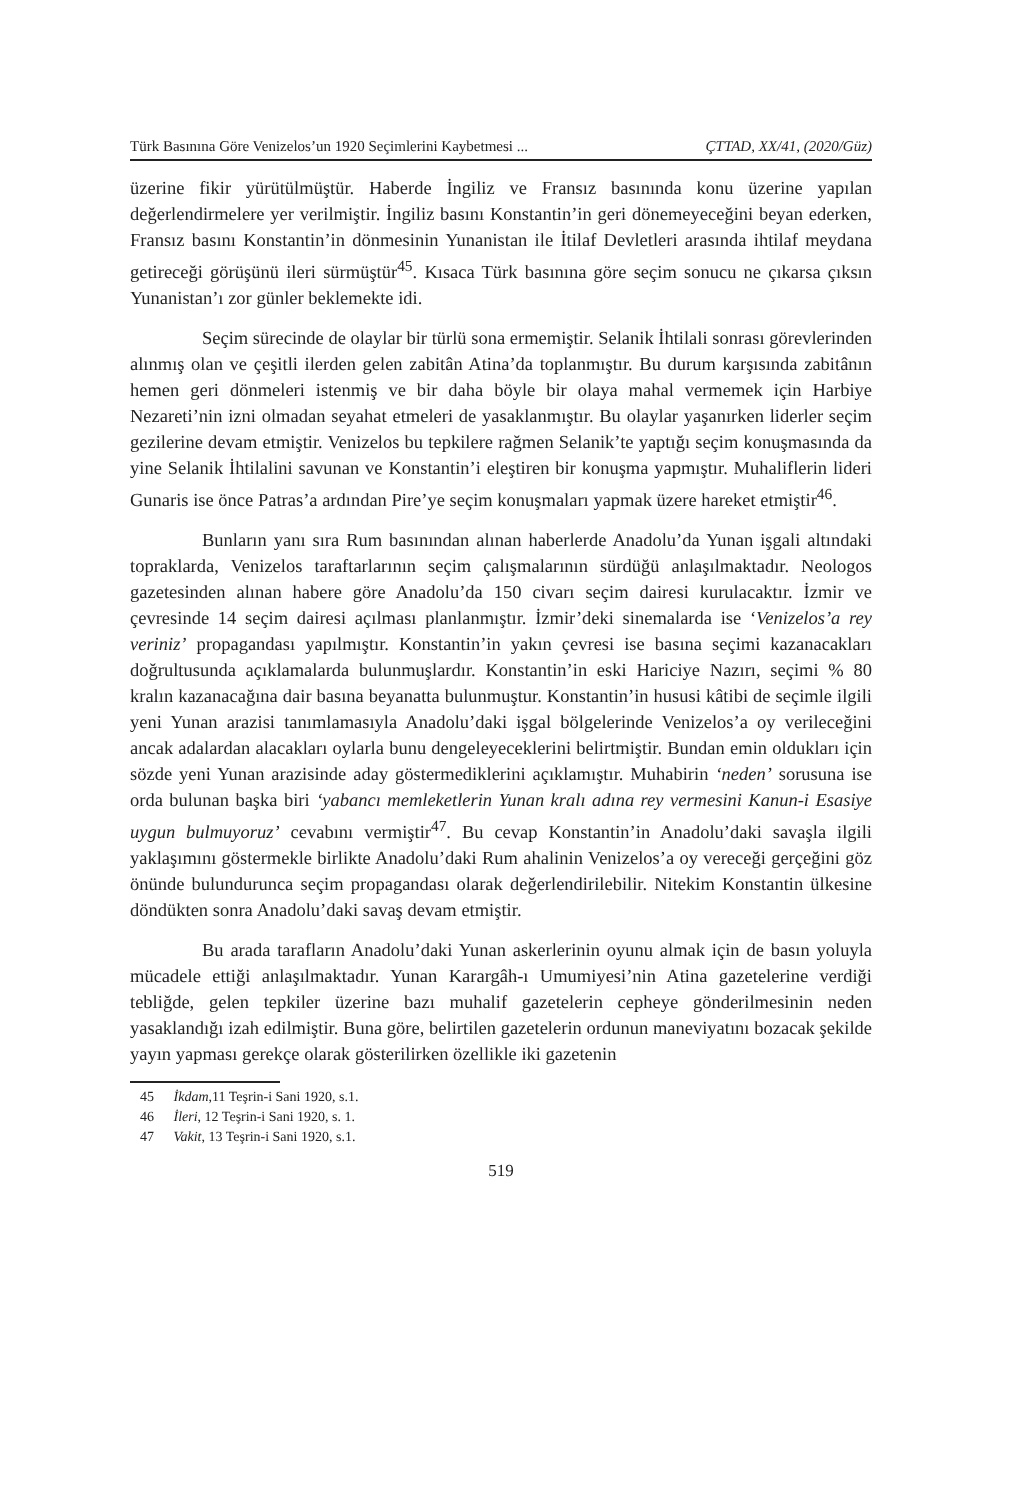Türk Basınına Göre Venizelos’un 1920 Seçimlerini Kaybetmesi ... ÇTTAD, XX/41, (2020/Güz)
üzerine fikir yürütülmüştür. Haberde İngiliz ve Fransız basınında konu üzerine yapılan değerlendirmelere yer verilmiştir. İngiliz basını Konstantin’in geri dönemeyeceğini beyan ederken, Fransız basını Konstantin’in dönmesinin Yunanistan ile İtilaf Devletleri arasında ihtilaf meydana getireceği görüşünü ileri sürmüştür<sup>45</sup>. Kısaca Türk basınına göre seçim sonucu ne çıkarsa çıksın Yunanistan’ı zor günler beklemekte idi.
Seçim sürecinde de olaylar bir türlü sona ermemiştir. Selanik İhtilali sonrası görevlerinden alınmış olan ve çeşitli ilerden gelen zabitân Atina’da toplanmıştır. Bu durum karşısında zabitânın hemen geri dönmeleri istenmiş ve bir daha böyle bir olaya mahal vermemek için Harbiye Nezareti’nin izni olmadan seyahat etmeleri de yasaklanmıştır. Bu olaylar yaşanırken liderler seçim gezilerine devam etmiştir. Venizelos bu tepkilere rağmen Selanik’te yaptığı seçim konuşmasında da yine Selanik İhtilalini savunan ve Konstantin’i eleştiren bir konuşma yapmıştır. Muhaliflerin lideri Gunaris ise önce Patras’a ardından Pire’ye seçim konuşmaları yapmak üzere hareket etmiştir<sup>46</sup>.
Bunların yanı sıra Rum basınından alınan haberlerde Anadolu’da Yunan işgali altındaki topraklarda, Venizelos taraftarlarının seçim çalışmalarının sürdüğü anlaşılmaktadır. Neologos gazetesinden alınan habere göre Anadolu’da 150 civarı seçim dairesi kurulacaktır. İzmir ve çevresinde 14 seçim dairesi açılması planlanmıştır. İzmir’deki sinemalarda ise ‘Venizelos’a rey veriniz’ propagandası yapılmıştır. Konstantin’in yakın çevresi ise basına seçimi kazanacakları doğrultusunda açıklamalarda bulunmuşlardır. Konstantin’in eski Hariciye Nazırı, seçimi % 80 kralın kazanacağına dair basına beyanatta bulunmuştur. Konstantin’in hususi kâtibi de seçimle ilgili yeni Yunan arazisi tanımlamasıyla Anadolu’daki işgal bölgelerinde Venizelos’a oy verileceğini ancak adalardan alacakları oylarla bunu dengeleyeceklerini belirtmiştir. Bundan emin oldukları için sözde yeni Yunan arazisinde aday göstermediklerini açıklamıştır. Muhabirin ‘neden’ sorusuna ise orda bulunan başka biri ‘yabancı memleketlerin Yunan kralı adına rey vermesini Kanun-i Esasiye uygun bulmuyoruz’ cevabını vermiştir<sup>47</sup>. Bu cevap Konstantin’in Anadolu’daki savaşla ilgili yaklaşımını göstermekle birlikte Anadolu’daki Rum ahalinin Venizelos’a oy vereceği gerçeğini göz önünde bulundurunca seçim propagandası olarak değerlendirilebilir. Nitekim Konstantin ülkesine döndükten sonra Anadolu’daki savaş devam etmiştir.
Bu arada tarafların Anadolu’daki Yunan askerlerinin oyunu almak için de basın yoluyla mücadele ettiği anlaşılmaktadır. Yunan Karargâh-ı Umumiyesi’nin Atina gazetelerine verdiği tebliğde, gelen tepkiler üzerine bazı muhalif gazetelerin cepheye gönderilmesinin neden yasaklandığı izah edilmiştir. Buna göre, belirtilen gazetelerin ordunun maneviyatını bozacak şekilde yayın yapması gerekçe olarak gösterilirken özellikle iki gazetenin
45 İkdam,11 Teşrin-i Sani 1920, s.1.
46 İleri, 12 Teşrin-i Sani 1920, s. 1.
47 Vakit, 13 Teşrin-i Sani 1920, s.1.
519